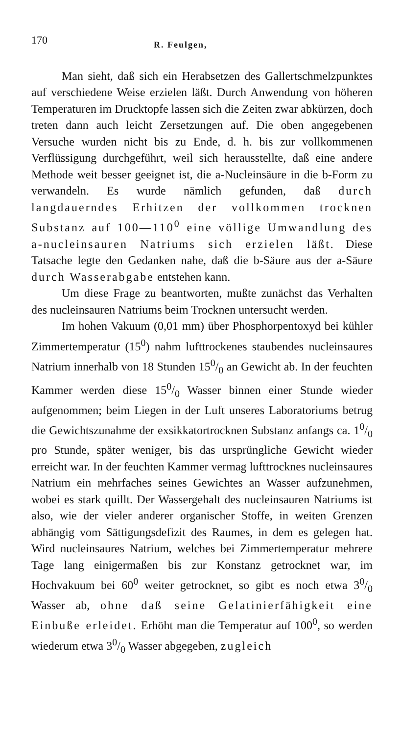170 R. Feulgen,
Man sieht, daß sich ein Herabsetzen des Gallertschmelzpunktes auf verschiedene Weise erzielen läßt. Durch Anwendung von höheren Temperaturen im Drucktopfe lassen sich die Zeiten zwar abkürzen, doch treten dann auch leicht Zersetzungen auf. Die oben angegebenen Versuche wurden nicht bis zu Ende, d. h. bis zur vollkommenen Verflüssigung durchgeführt, weil sich herausstellte, daß eine andere Methode weit besser geeignet ist, die a-Nucleinsäure in die b-Form zu verwandeln. Es wurde nämlich gefunden, daß durch langdauerndes Erhitzen der vollkommen trocknen Substanz auf 100—110<sup>0</sup> eine völlige Umwandlung des a-nucleinsauren Natriums sich erzielen läßt. Diese Tatsache legte den Gedanken nahe, daß die b-Säure aus der a-Säure durch Wasserabgabe entstehen kann.
Um diese Frage zu beantworten, mußte zunächst das Verhalten des nucleinsauren Natriums beim Trocknen untersucht werden.
Im hohen Vakuum (0,01 mm) über Phosphorpentoxyd bei kühler Zimmertemperatur (15<sup>0</sup>) nahm lufttrockenes staubendes nucleinsaures Natrium innerhalb von 18 Stunden 150/0 an Gewicht ab. In der feuchten Kammer werden diese 150/0 Wasser binnen einer Stunde wieder aufgenommen; beim Liegen in der Luft unseres Laboratoriums betrug die Gewichtszunahme der exsikkatortrocknen Substanz anfangs ca. 10/0 pro Stunde, später weniger, bis das ursprüngliche Gewicht wieder erreicht war. In der feuchten Kammer vermag lufttrocknes nucleinsaures Natrium ein mehrfaches seines Gewichtes an Wasser aufzunehmen, wobei es stark quillt. Der Wassergehalt des nucleinsauren Natriums ist also, wie der vieler anderer organischer Stoffe, in weiten Grenzen abhängig vom Sättigungsdefizit des Raumes, in dem es gelegen hat. Wird nucleinsaures Natrium, welches bei Zimmertemperatur mehrere Tage lang einigermaßen bis zur Konstanz getrocknet war, im Hochvakuum bei 60<sup>0</sup> weiter getrocknet, so gibt es noch etwa 30/0 Wasser ab, ohne daß seine Gelatinierfähigkeit eine Einbuße erleidet. Erhöht man die Temperatur auf 100<sup>0</sup>, so werden wiederum etwa 30/0 Wasser abgegeben, zugleich